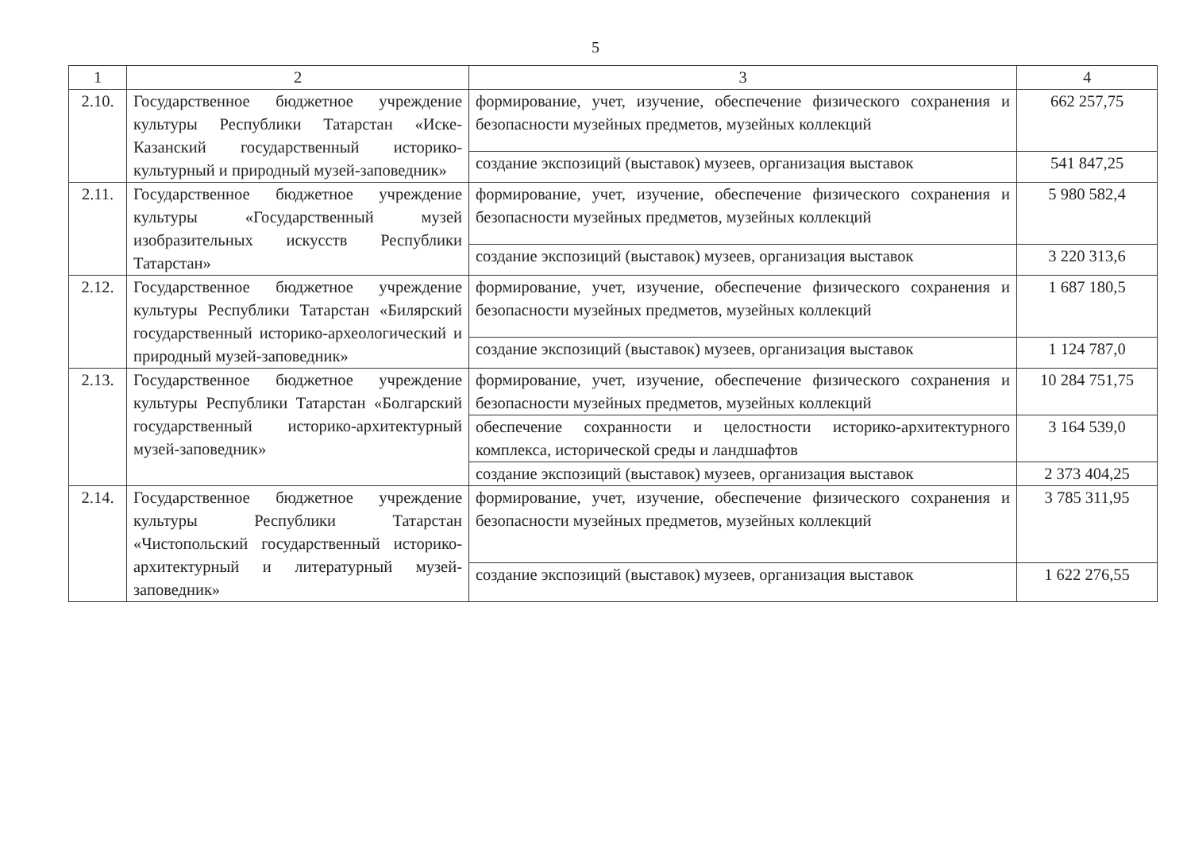5
| 1 | 2 | 3 | 4 |
| --- | --- | --- | --- |
| 2.10. | Государственное бюджетное учреждение культуры Республики Татарстан «Иске-Казанский государственный историко-культурный и природный музей-заповедник» | формирование, учет, изучение, обеспечение физического сохранения и безопасности музейных предметов, музейных коллекций | 662 257,75 |
| | | создание экспозиций (выставок) музеев, организация выставок | 541 847,25 |
| 2.11. | Государственное бюджетное учреждение культуры «Государственный музей изобразительных искусств Республики Татарстан» | формирование, учет, изучение, обеспечение физического сохранения и безопасности музейных предметов, музейных коллекций | 5 980 582,4 |
| | | создание экспозиций (выставок) музеев, организация выставок | 3 220 313,6 |
| 2.12. | Государственное бюджетное учреждение культуры Республики Татарстан «Билярский государственный историко-археологический и природный музей-заповедник» | формирование, учет, изучение, обеспечение физического сохранения и безопасности музейных предметов, музейных коллекций | 1 687 180,5 |
| | | создание экспозиций (выставок) музеев, организация выставок | 1 124 787,0 |
| 2.13. | Государственное бюджетное учреждение культуры Республики Татарстан «Болгарский государственный историко-архитектурный музей-заповедник» | формирование, учет, изучение, обеспечение физического сохранения и безопасности музейных предметов, музейных коллекций | 10 284 751,75 |
| | | обеспечение сохранности и целостности историко-архитектурного комплекса, исторической среды и ландшафтов | 3 164 539,0 |
| | | создание экспозиций (выставок) музеев, организация выставок | 2 373 404,25 |
| 2.14. | Государственное бюджетное учреждение культуры Республики Татарстан «Чистопольский государственный историко-архитектурный и литературный музей-заповедник» | формирование, учет, изучение, обеспечение физического сохранения и безопасности музейных предметов, музейных коллекций | 3 785 311,95 |
| | | создание экспозиций (выставок) музеев, организация выставок | 1 622 276,55 |